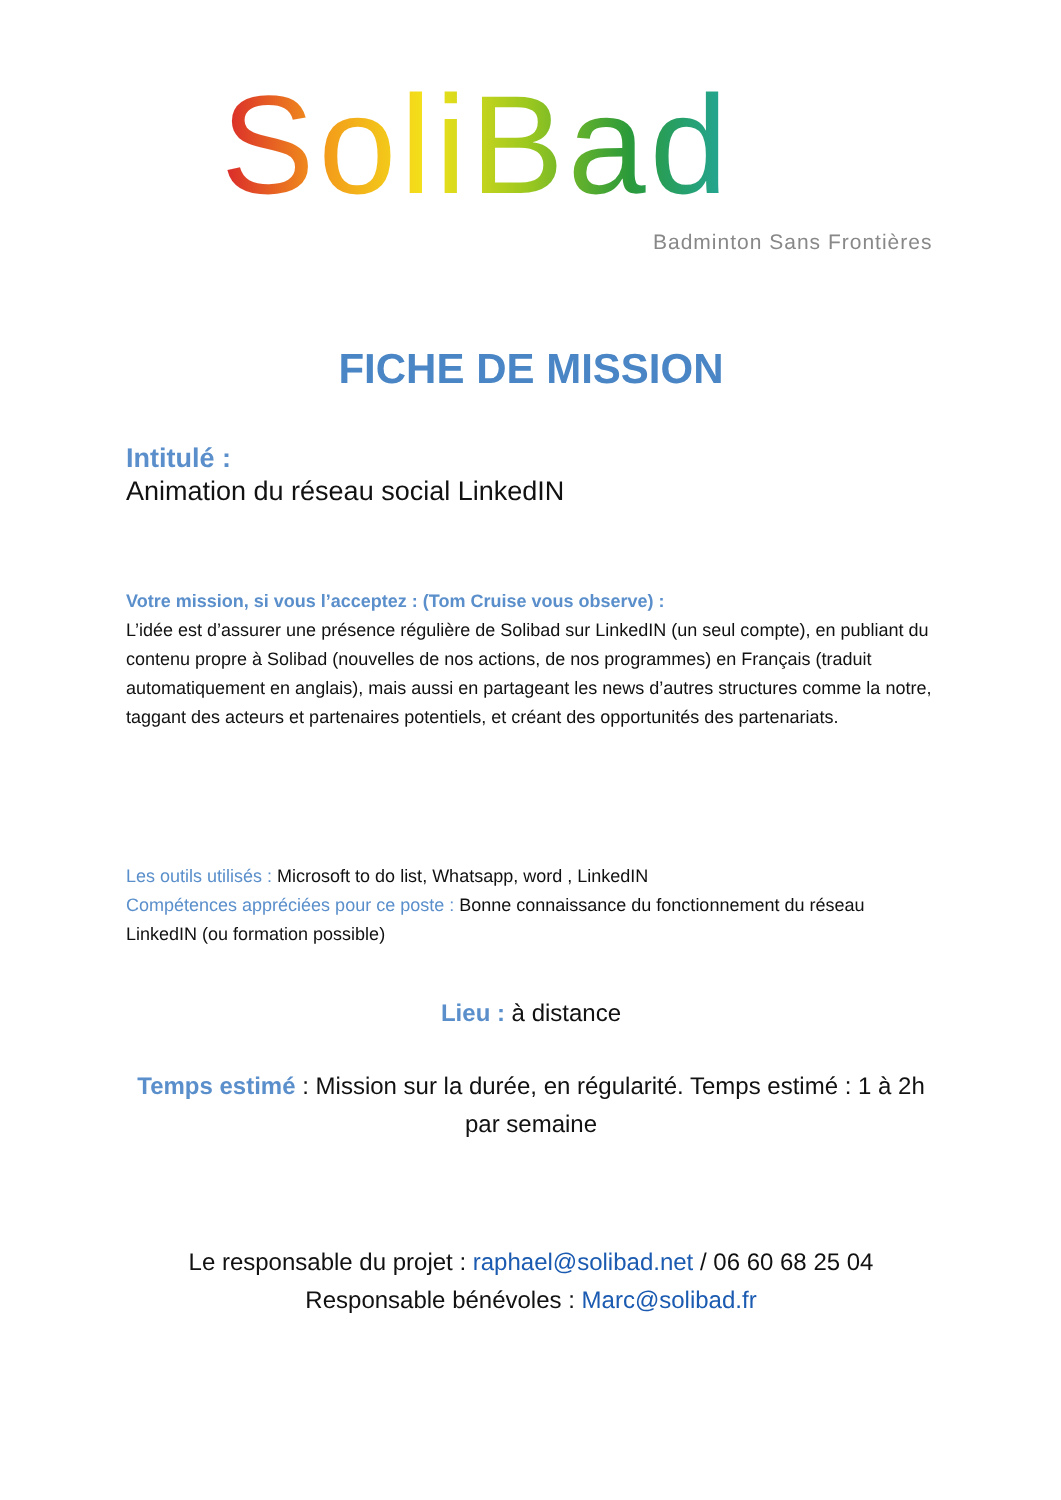SoliBad
Badminton Sans Frontières
FICHE DE MISSION
Intitulé :
Animation du réseau social LinkedIN
Votre mission, si vous l’acceptez : (Tom Cruise vous observe) :
L’idée est d’assurer une présence régulière de Solibad sur LinkedIN (un seul compte), en publiant du contenu propre à Solibad (nouvelles de nos actions, de nos programmes) en Français (traduit automatiquement en anglais), mais aussi en partageant les news d’autres structures comme la notre, taggant des acteurs et partenaires potentiels, et créant des opportunités des partenariats.
Les outils utilisés : Microsoft to do list, Whatsapp, word , LinkedIN
Compétences appréciées pour ce poste : Bonne connaissance du fonctionnement du réseau LinkedIN (ou formation possible)
Lieu : à distance
Temps estimé : Mission sur la durée, en régularité. Temps estimé : 1 à 2h par semaine
Le responsable du projet : raphael@solibad.net / 06 60 68 25 04
Responsable bénévoles : Marc@solibad.fr